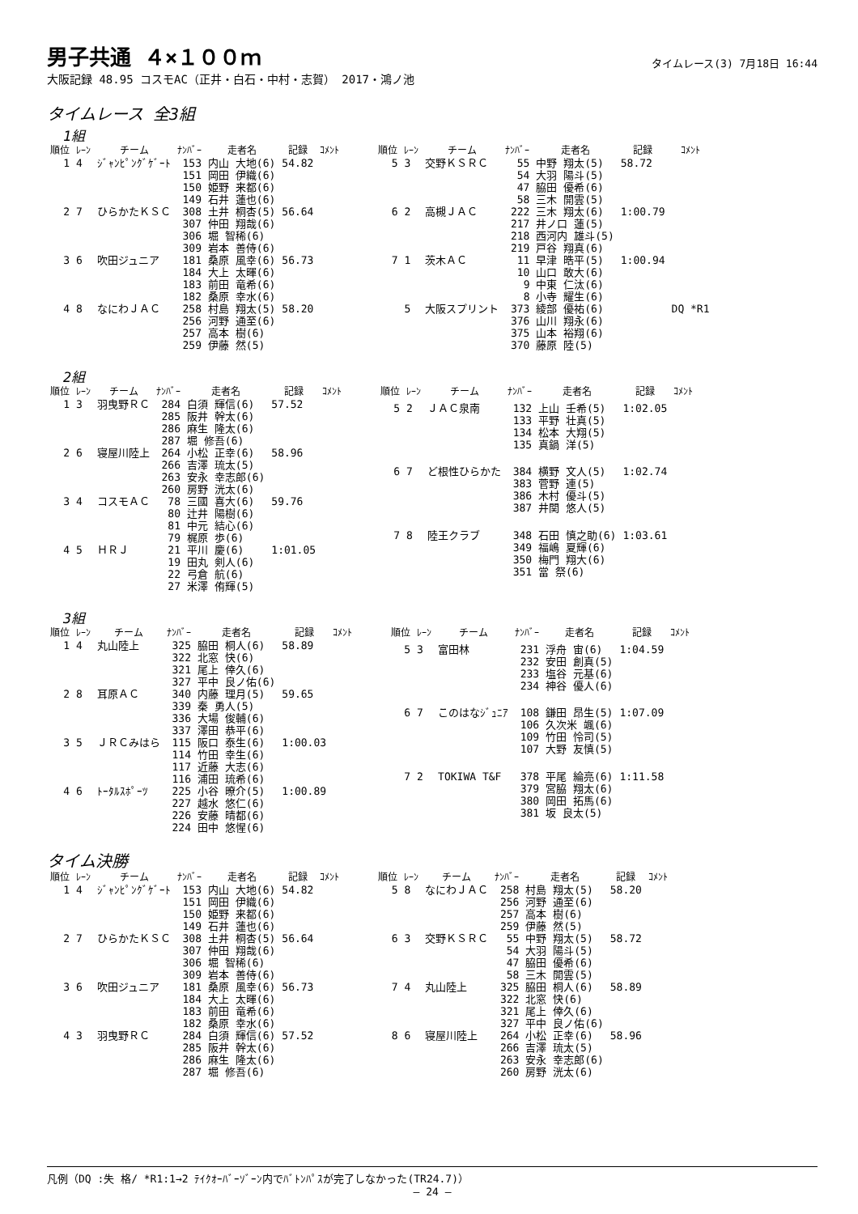男子共通 ４×１００ｍ
タイムレース(3) 7月18日 16:44
大阪記録 48.95 コスモAC（正井・白石・中村・志賀） 2017・鴻ノ池
タイムレース 全3組
1組
| 順位 | ﾚｰﾝ | チーム | ﾅﾝﾊﾞｰ | 走者名 | 記録 | ｺﾒﾝﾄ |
| --- | --- | --- | --- | --- | --- | --- |
| 1 | 4 | ｼﾞｬﾝﾋﾟﾝｸﾞｹﾞｰﾄ | 153 151 150 149 | 内山 大地(6) 岡田 伊織(6) 姫野 来都(6) 石井 蓮也(6) | 54.82 | |
| 2 | 7 | ひらかたＫＳＣ | 308 307 306 309 | 土井 桐杏(5) 仲田 翔哉(6) 堀 智稀(6) 岩本 善侍(6) | 56.64 | |
| 3 | 6 | 吹田ジュニア | 181 184 183 182 | 桑原 風幸(6) 大上 太暉(6) 前田 竜希(6) 桑原 幸水(6) | 56.73 | |
| 4 | 8 | なにわＪＡＣ | 258 256 257 259 | 村島 翔太(5) 河野 通至(6) 高本 樹(6) 伊藤 然(5) | 58.20 | |
| 順位 | ﾚｰﾝ | チーム | ﾅﾝﾊﾞｰ | 走者名 | 記録 | ｺﾒﾝﾄ |
| --- | --- | --- | --- | --- | --- | --- |
| 5 | 3 | 交野ＫＳＲＣ | 55 54 47 58 | 中野 翔太(5) 大羽 陽斗(5) 脇田 優希(6) 三木 開雲(5) | 58.72 | |
| 6 | 2 | 高槻ＪＡＣ | 222 217 218 219 | 三木 翔太(6) 井ノ口 蓮(5) 西河内 雄斗(5) 戸谷 翔真(6) | 1:00.79 | |
| 7 | 1 | 茨木ＡＣ | 11 10 9 8 | 早津 晧平(5) 山口 敢大(6) 中東 仁汰(6) 小寺 耀生(6) | 1:00.94 | |
| | 5 | 大阪スプリント | 373 376 375 370 | 綾部 優祐(6) 山川 翔永(6) 山本 裕翔(6) 藤原 陸(5) | | DQ *R1 |
2組
| 順位 | ﾚｰﾝ | チーム | ﾅﾝﾊﾞｰ | 走者名 | 記録 | ｺﾒﾝﾄ |
| --- | --- | --- | --- | --- | --- | --- |
| 1 | 3 | 羽曳野ＲＣ | 284 285 286 287 | 白須 輝信(6) 阪井 幹太(6) 麻生 隆太(6) 堀 修吾(6) | 57.52 | |
| 2 | 6 | 寝屋川陸上 | 264 266 263 260 | 小松 正幸(6) 吉澤 琉太(5) 安永 幸志郎(6) 房野 洸太(6) | 58.96 | |
| 3 | 4 | コスモＡＣ | 78 80 81 79 | 三國 喜大(6) 辻井 陽樹(6) 中元 結心(6) 梶原 歩(6) | 59.76 | |
| 4 | 5 | ＨＲＪ | 21 19 22 27 | 平川 慶(6) 田丸 剣人(6) 弓倉 航(6) 米澤 侑輝(5) | 1:01.05 | |
| 順位 | ﾚｰﾝ | チーム | ﾅﾝﾊﾞｰ | 走者名 | 記録 | ｺﾒﾝﾄ |
| --- | --- | --- | --- | --- | --- | --- |
| 5 | 2 | ＪＡＣ泉南 | 132 133 134 135 | 上山 壬希(5) 平野 壮真(5) 松本 大翔(5) 真鍋 洋(5) | 1:02.05 | |
| 6 | 7 | ど根性ひらかた | 384 383 386 387 | 横野 文人(5) 菅野 連(5) 木村 優斗(5) 井関 悠人(5) | 1:02.74 | |
| 7 | 8 | 陸王クラブ | 348 349 350 351 | 石田 慎之助(6) 福嶋 夏輝(6) 梅門 翔大(6) 當 祭(6) | 1:03.61 | |
3組
| 順位 | ﾚｰﾝ | チーム | ﾅﾝﾊﾞｰ | 走者名 | 記録 | ｺﾒﾝﾄ |
| --- | --- | --- | --- | --- | --- | --- |
| 1 | 4 | 丸山陸上 | 325 322 321 327 | 脇田 桐人(6) 北窓 快(6) 尾上 倖久(6) 平中 良ノ佑(6) | 58.89 | |
| 2 | 8 | 耳原ＡＣ | 340 339 336 337 | 内藤 理月(5) 秦 勇人(5) 大場 俊輔(6) 澤田 恭平(6) | 59.65 | |
| 3 | 5 | ＪＲＣみはら | 115 114 117 116 | 阪口 泰生(6) 竹田 幸生(6) 近藤 大志(6) 浦田 琉希(6) | 1:00.03 | |
| 4 | 6 | ﾄｰﾀﾙｽﾎﾟｰﾂ | 225 227 226 224 | 小谷 暸介(5) 越水 悠仁(6) 安藤 晴都(6) 田中 悠惺(6) | 1:00.89 | |
| 順位 | ﾚｰﾝ | チーム | ﾅﾝﾊﾞｰ | 走者名 | 記録 | ｺﾒﾝﾄ |
| --- | --- | --- | --- | --- | --- | --- |
| 5 | 3 | 富田林 | 231 232 233 234 | 浮舟 宙(6) 安田 創真(5) 塩谷 元基(6) 神谷 優人(6) | 1:04.59 | |
| 6 | 7 | このはなｼﾞｭﾆｱ | 108 106 109 107 | 鎌田 昂生(5) 久次米 颯(6) 竹田 怜司(5) 大野 友慎(5) | 1:07.09 | |
| 7 | 2 | TOKIWA T&F | 378 379 380 381 | 平尾 綸亮(6) 宮脇 翔太(6) 岡田 拓馬(6) 坂 良太(5) | 1:11.58 | |
タイム決勝
| 順位 | ﾚｰﾝ | チーム | ﾅﾝﾊﾞｰ | 走者名 | 記録 | ｺﾒﾝﾄ |
| --- | --- | --- | --- | --- | --- | --- |
| 1 | 4 | ｼﾞｬﾝﾋﾟﾝｸﾞｹﾞｰﾄ | 153 151 150 149 | 内山 大地(6) 岡田 伊織(6) 姫野 来都(6) 石井 蓮也(6) | 54.82 | |
| 2 | 7 | ひらかたＫＳＣ | 308 307 306 309 | 土井 桐杏(5) 仲田 翔哉(6) 堀 智稀(6) 岩本 善侍(6) | 56.64 | |
| 3 | 6 | 吹田ジュニア | 181 184 183 182 | 桑原 風幸(6) 大上 太暉(6) 前田 竜希(6) 桑原 幸水(6) | 56.73 | |
| 4 | 3 | 羽曳野ＲＣ | 284 285 286 287 | 白須 輝信(6) 阪井 幹太(6) 麻生 隆太(6) 堀 修吾(6) | 57.52 | |
| 順位 | ﾚｰﾝ | チーム | ﾅﾝﾊﾞｰ | 走者名 | 記録 | ｺﾒﾝﾄ |
| --- | --- | --- | --- | --- | --- | --- |
| 5 | 8 | なにわＪＡＣ | 258 256 257 259 | 村島 翔太(5) 河野 通至(6) 高本 樹(6) 伊藤 然(5) | 58.20 | |
| 6 | 3 | 交野ＫＳＲＣ | 55 54 47 58 | 中野 翔太(5) 大羽 陽斗(5) 脇田 優希(6) 三木 開雲(5) | 58.72 | |
| 7 | 4 | 丸山陸上 | 325 322 321 327 | 脇田 桐人(6) 北窓 快(6) 尾上 倖久(6) 平中 良ノ佑(6) | 58.89 | |
| 8 | 6 | 寝屋川陸上 | 264 266 263 260 | 小松 正幸(6) 吉澤 琉太(5) 安永 幸志郎(6) 房野 洸太(6) | 58.96 | |
凡例（DQ :失 格/ *R1:1→2 ﾃｲｸｵｰﾊﾞｰｿﾞｰﾝ内でﾊﾞﾄﾝﾊﾟｽが完了しなかった(TR24.7)）
— 24 —